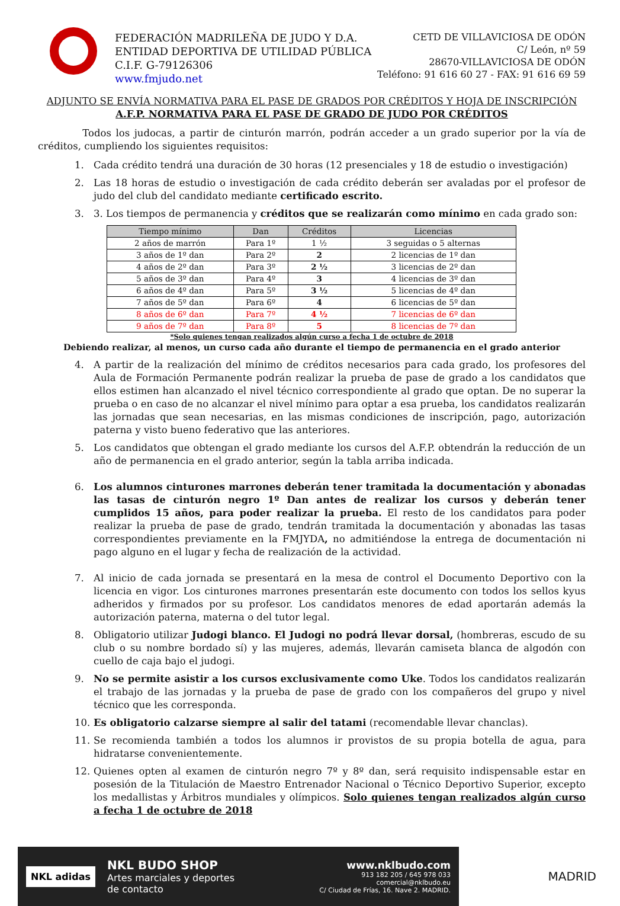FEDERACIÓN MADRILEÑA DE JUDO Y D.A.
ENTIDAD DEPORTIVA DE UTILIDAD PÚBLICA
C.I.F. G-79126306
www.fmjudo.net
CETD DE VILLAVICIOSA DE ODÓN
C/ León, nº 59
28670-VILLAVICIOSA DE ODÓN
Teléfono: 91 616 60 27 - FAX: 91 616 69 59
ADJUNTO SE ENVÍA NORMATIVA PARA EL PASE DE GRADOS POR CRÉDITOS Y HOJA DE INSCRIPCIÓN
A.F.P. NORMATIVA PARA EL PASE DE GRADO DE JUDO POR CRÉDITOS
Todos los judocas, a partir de cinturón marrón, podrán acceder a un grado superior por la vía de créditos, cumpliendo los siguientes requisitos:
1. Cada crédito tendrá una duración de 30 horas (12 presenciales y 18 de estudio o investigación)
2. Las 18 horas de estudio o investigación de cada crédito deberán ser avaladas por el profesor de judo del club del candidato mediante certificado escrito.
3. 3. Los tiempos de permanencia y créditos que se realizarán como mínimo en cada grado son:
| Tiempo mínimo | Dan | Créditos | Licencias |
| --- | --- | --- | --- |
| 2 años de marrón | Para 1º | 1 ½ | 3 seguidas o 5 alternas |
| 3 años de 1º dan | Para 2º | 2 | 2 licencias de 1º dan |
| 4 años de 2º dan | Para 3º | 2 ½ | 3 licencias de 2º dan |
| 5 años de 3º dan | Para 4º | 3 | 4 licencias de 3º dan |
| 6 años de 4º dan | Para 5º | 3 ½ | 5 licencias de 4º dan |
| 7 años de 5º dan | Para 6º | 4 | 6 licencias de 5º dan |
| 8 años de 6º dan | Para 7º | 4 ½ | 7 licencias de 6º dan |
| 9 años de 7º dan | Para 8º | 5 | 8 licencias de 7º dan |
*Solo quienes tengan realizados algún curso a fecha 1 de octubre de 2018
Debiendo realizar, al menos, un curso cada año durante el tiempo de permanencia en el grado anterior
4. A partir de la realización del mínimo de créditos necesarios para cada grado, los profesores del Aula de Formación Permanente podrán realizar la prueba de pase de grado a los candidatos que ellos estimen han alcanzado el nivel técnico correspondiente al grado que optan. De no superar la prueba o en caso de no alcanzar el nivel mínimo para optar a esa prueba, los candidatos realizarán las jornadas que sean necesarias, en las mismas condiciones de inscripción, pago, autorización paterna y visto bueno federativo que las anteriores.
5. Los candidatos que obtengan el grado mediante los cursos del A.F.P. obtendrán la reducción de un año de permanencia en el grado anterior, según la tabla arriba indicada.
6. Los alumnos cinturones marrones deberán tener tramitada la documentación y abonadas las tasas de cinturón negro 1º Dan antes de realizar los cursos y deberán tener cumplidos 15 años, para poder realizar la prueba. El resto de los candidatos para poder realizar la prueba de pase de grado, tendrán tramitada la documentación y abonadas las tasas correspondientes previamente en la FMJYDA, no admitiéndose la entrega de documentación ni pago alguno en el lugar y fecha de realización de la actividad.
7. Al inicio de cada jornada se presentará en la mesa de control el Documento Deportivo con la licencia en vigor. Los cinturones marrones presentarán este documento con todos los sellos kyus adheridos y firmados por su profesor. Los candidatos menores de edad aportarán además la autorización paterna, materna o del tutor legal.
8. Obligatorio utilizar Judogi blanco. El Judogi no podrá llevar dorsal, (hombreras, escudo de su club o su nombre bordado sí) y las mujeres, además, llevarán camiseta blanca de algodón con cuello de caja bajo el judogi.
9. No se permite asistir a los cursos exclusivamente como Uke. Todos los candidatos realizarán el trabajo de las jornadas y la prueba de pase de grado con los compañeros del grupo y nivel técnico que les corresponda.
10. Es obligatorio calzarse siempre al salir del tatami (recomendable llevar chanclas).
11. Se recomienda también a todos los alumnos ir provistos de su propia botella de agua, para hidratarse convenientemente.
12. Quienes opten al examen de cinturón negro 7º y 8º dan, será requisito indispensable estar en posesión de la Titulación de Maestro Entrenador Nacional o Técnico Deportivo Superior, excepto los medallistas y Árbitros mundiales y olímpicos. Solo quienes tengan realizados algún curso a fecha 1 de octubre de 2018
NKL adidas
NKL BUDO SHOP
Artes marciales y deportes
de contacto
www.nklbudo.com
913 182 205 / 645 978 033
comercial@nklbudo.eu
C/ Ciudad de Frías, 16. Nave 2. MADRID.
MADRID